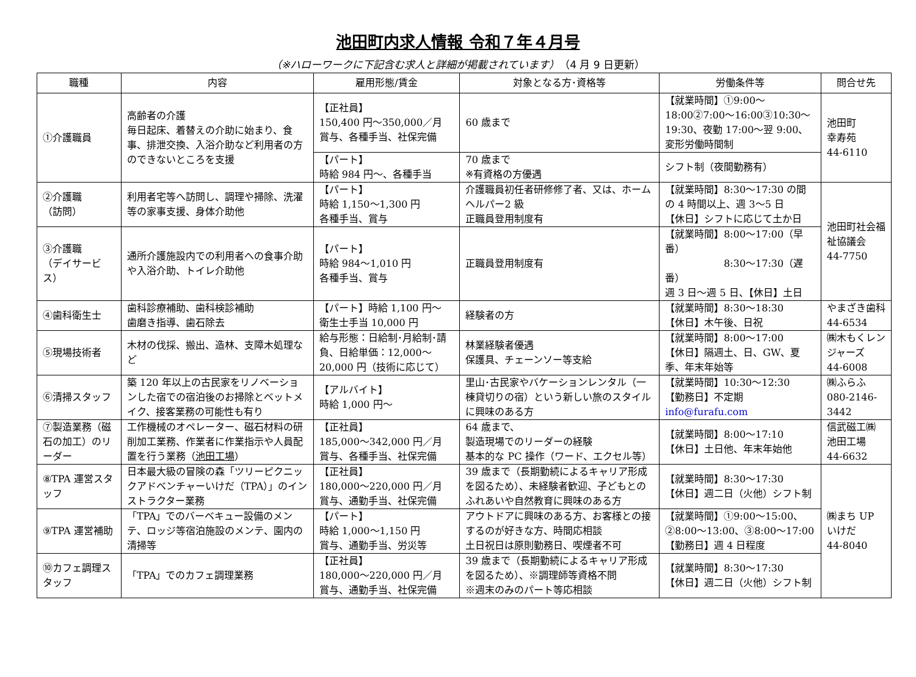池田町内求人情報 令和７年４月号
（※ハローワークに下記含む求人と詳細が掲載されています）（4 月 9 日更新）
| 職種 | 内容 | 雇用形態/賃金 | 対象となる方･資格等 | 労働条件等 | 問合せ先 |
| --- | --- | --- | --- | --- | --- |
| ①介護職員 | 高齢者の介護 毎日起床、着替えの介助に始まり、食事、排泄交換、入浴介助など利用者の方のできないところを支援 | 【正社員】 150,400 円～350,000／月 賞与、各種手当、社保完備 | 60 歳まで | 【就業時間】①9:00～18:00②7:00～16:00③10:30～19:30、夜勤 17:00～翌 9:00、変形労働時間制 | 池田町 幸寿苑 44-6110 |
| | | 【パート】 時給 984 円～、各種手当 | 70 歳まで ※有資格の方優遇 | シフト制（夜間勤務有） | |
| ②介護職 （訪問） | 利用者宅等へ訪問し、調理や掃除、洗濯等の家事支援、身体介助他 | 【パート】 時給 1,150～1,300 円 各種手当、賞与 | 介護職員初任者研修修了者、又は、ホームヘルパー2 級 正職員登用制度有 | 【就業時間】8:30～17:30 の間の 4 時間以上、週 3～5 日 【休日】シフトに応じて土か日 | 池田町社会福祉協議会 44-7750 |
| ③介護職 （デイサービス） | 通所介護施設内での利用者への食事介助や入浴介助、トイレ介助他 | 【パート】 時給 984～1,010 円 各種手当、賞与 | 正職員登用制度有 | 【就業時間】8:00～17:00（早番） 8:30～17:30（遅番） 週 3 日～週 5 日、【休日】土日 | |
| ④歯科衛生士 | 歯科診療補助、歯科検診補助 歯磨き指導、歯石除去 | 【パート】時給 1,100 円～ 衛生士手当 10,000 円 | 経験者の方 | 【就業時間】8:30～18:30 【休日】木午後、日祝 | やまざき歯科 44-6534 |
| ⑤現場技術者 | 木材の伐採、搬出、造林、支障木処理など | 給与形態：日給制･月給制･請負、日給単価：12,000～20,000 円（技術に応じて） | 林業経験者優遇 保護具、チェーンソー等支給 | 【就業時間】8:00～17:00 【休日】隔週土、日、GW、夏季、年末年始等 | ㈱木もくレンジャーズ 44-6008 |
| ⑥清掃スタッフ | 築 120 年以上の古民家をリノベーションした宿での宿泊後のお掃除とベットメイク、接客業務の可能性も有り | 【アルバイト】 時給 1,000 円～ | 里山･古民家やバケーションレンタル（一棟貸切りの宿）という新しい旅のスタイルに興味のある方 | 【就業時間】10:30～12:30 【勤務日】不定期 info@furafu.com | ㈱ふらふ 080-2146-3442 |
| ⑦製造業務（磁石の加工）のリーダー | 工作機械のオペレーター、磁石材料の研削加工業務、作業者に作業指示や人員配置を行う業務（ 池田工場 ） | 【正社員】 185,000～342,000 円／月 賞与、各種手当、社保完備 | 64 歳まで、 製造現場でのリーダーの経験 基本的な PC 操作（ワード、エクセル等） | 【就業時間】8:00～17:10 【休日】土日他、年末年始他 | 信武磁工㈱ 池田工場 44-6632 |
| ⑧TPA 運営スタッフ | 日本最大級の冒険の森「ツリーピクニックアドベンチャーいけだ（TPA）」のインストラクター業務 | 【正社員】 180,000～220,000 円／月 賞与、通勤手当、社保完備 | 39 歳まで（長期勤続によるキャリア形成を図るため）、未経験者歓迎、子どもとのふれあいや自然教育に興味のある方 | 【就業時間】8:30～17:30 【休日】週二日（火他）シフト制 | ㈱まち UP いけだ 44-8040 |
| ⑨TPA 運営補助 | 「TPA」でのバーベキュー設備のメンテ、ロッジ等宿泊施設のメンテ、園内の清掃等 | 【パート】 時給 1,000～1,150 円 賞与、通勤手当、労災等 | アウトドアに興味のある方、お客様との接するのが好きな方、時間応相談 土日祝日は原則勤務日、喫煙者不可 | 【就業時間】①9:00～15:00、②8:00～13:00、③8:00～17:00 【勤務日】週 4 日程度 | |
| ⑩カフェ調理スタッフ | 「TPA」でのカフェ調理業務 | 【正社員】 180,000～220,000 円／月 賞与、通勤手当、社保完備 | 39 歳まで（長期勤続によるキャリア形成を図るため）、※調理師等資格不問 ※週末のみのパート等応相談 | 【就業時間】8:30～17:30 【休日】週二日（火他）シフト制 | |